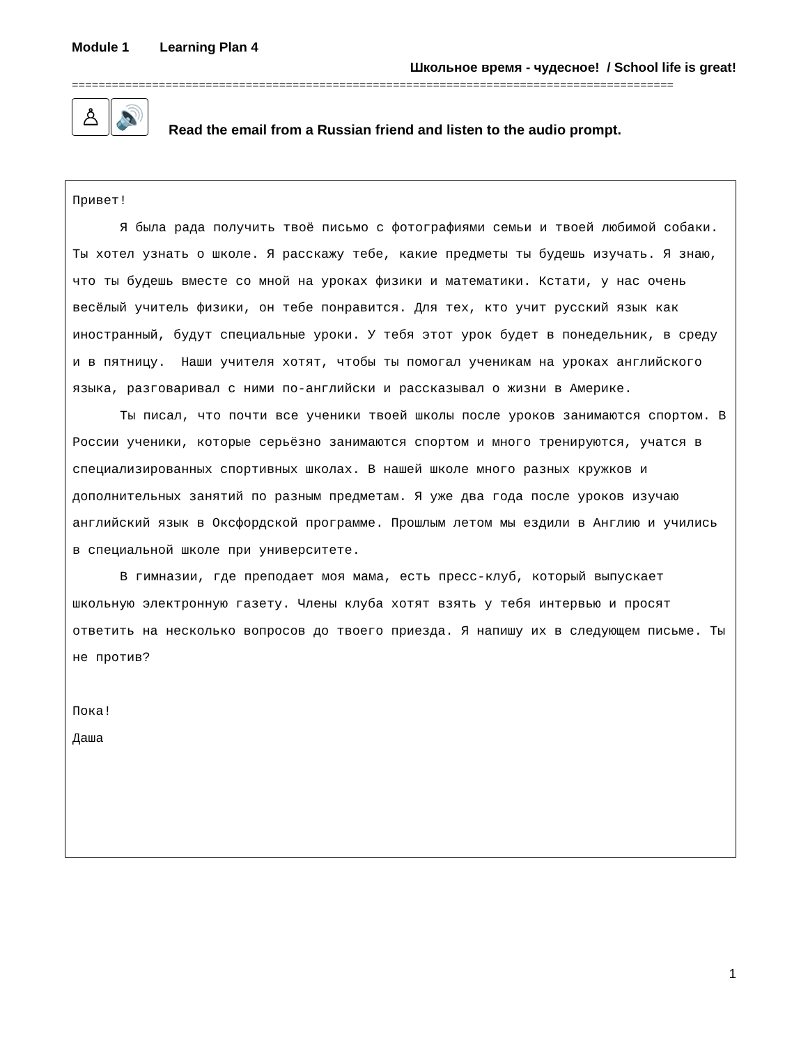Module 1 Learning Plan 4
Школьное время - чудесное! / School life is great!
==========================================================================================
♙ 🔊
Read the email from a Russian friend and listen to the audio prompt.
Привет!
Я была рада получить твоё письмо с фотографиями семьи и твоей любимой собаки. Ты хотел узнать о школе. Я расскажу тебе, какие предметы ты будешь изучать. Я знаю, что ты будешь вместе со мной на уроках физики и математики. Кстати, у нас очень весёлый учитель физики, он тебе понравится. Для тех, кто учит русский язык как иностранный, будут специальные уроки. У тебя этот урок будет в понедельник, в среду и в пятницу. Наши учителя хотят, чтобы ты помогал ученикам на уроках английского языка, разговаривал с ними по-английски и рассказывал о жизни в Америке.
Ты писал, что почти все ученики твоей школы после уроков занимаются спортом. В России ученики, которые серьёзно занимаются спортом и много тренируются, учатся в специализированных спортивных школах. В нашей школе много разных кружков и дополнительных занятий по разным предметам. Я уже два года после уроков изучаю английский язык в Оксфордской программе. Прошлым летом мы ездили в Англию и учились в специальной школе при университете.
В гимназии, где преподает моя мама, есть пресс-клуб, который выпускает школьную электронную газету. Члены клуба хотят взять у тебя интервью и просят ответить на несколько вопросов до твоего приезда. Я напишу их в следующем письме. Ты не против?
Пока!
Даша
1